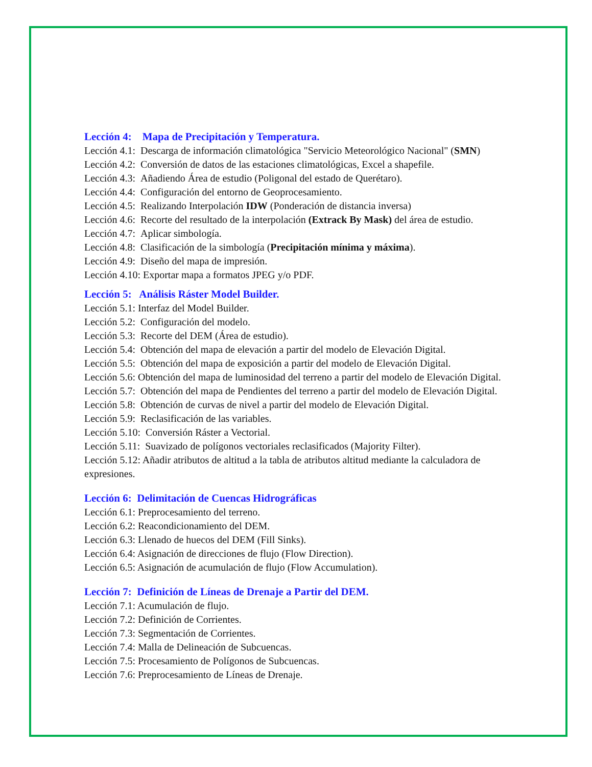Lección 4: Mapa de Precipitación y Temperatura.
Lección 4.1: Descarga de información climatológica "Servicio Meteorológico Nacional" (SMN)
Lección 4.2: Conversión de datos de las estaciones climatológicas, Excel a shapefile.
Lección 4.3: Añadiendo Área de estudio (Poligonal del estado de Querétaro).
Lección 4.4: Configuración del entorno de Geoprocesamiento.
Lección 4.5: Realizando Interpolación IDW (Ponderación de distancia inversa)
Lección 4.6: Recorte del resultado de la interpolación (Extrack By Mask) del área de estudio.
Lección 4.7: Aplicar simbología.
Lección 4.8: Clasificación de la simbología (Precipitación mínima y máxima).
Lección 4.9: Diseño del mapa de impresión.
Lección 4.10: Exportar mapa a formatos JPEG y/o PDF.
Lección 5: Análisis Ráster Model Builder.
Lección 5.1: Interfaz del Model Builder.
Lección 5.2: Configuración del modelo.
Lección 5.3: Recorte del DEM (Área de estudio).
Lección 5.4: Obtención del mapa de elevación a partir del modelo de Elevación Digital.
Lección 5.5: Obtención del mapa de exposición a partir del modelo de Elevación Digital.
Lección 5.6: Obtención del mapa de luminosidad del terreno a partir del modelo de Elevación Digital.
Lección 5.7: Obtención del mapa de Pendientes del terreno a partir del modelo de Elevación Digital.
Lección 5.8: Obtención de curvas de nivel a partir del modelo de Elevación Digital.
Lección 5.9: Reclasificación de las variables.
Lección 5.10: Conversión Ráster a Vectorial.
Lección 5.11: Suavizado de polígonos vectoriales reclasificados (Majority Filter).
Lección 5.12: Añadir atributos de altitud a la tabla de atributos altitud mediante la calculadora de expresiones.
Lección 6: Delimitación de Cuencas Hidrográficas
Lección 6.1: Preprocesamiento del terreno.
Lección 6.2: Reacondicionamiento del DEM.
Lección 6.3: Llenado de huecos del DEM (Fill Sinks).
Lección 6.4: Asignación de direcciones de flujo (Flow Direction).
Lección 6.5: Asignación de acumulación de flujo (Flow Accumulation).
Lección 7: Definición de Líneas de Drenaje a Partir del DEM.
Lección 7.1: Acumulación de flujo.
Lección 7.2: Definición de Corrientes.
Lección 7.3: Segmentación de Corrientes.
Lección 7.4: Malla de Delineación de Subcuencas.
Lección 7.5: Procesamiento de Polígonos de Subcuencas.
Lección 7.6: Preprocesamiento de Líneas de Drenaje.